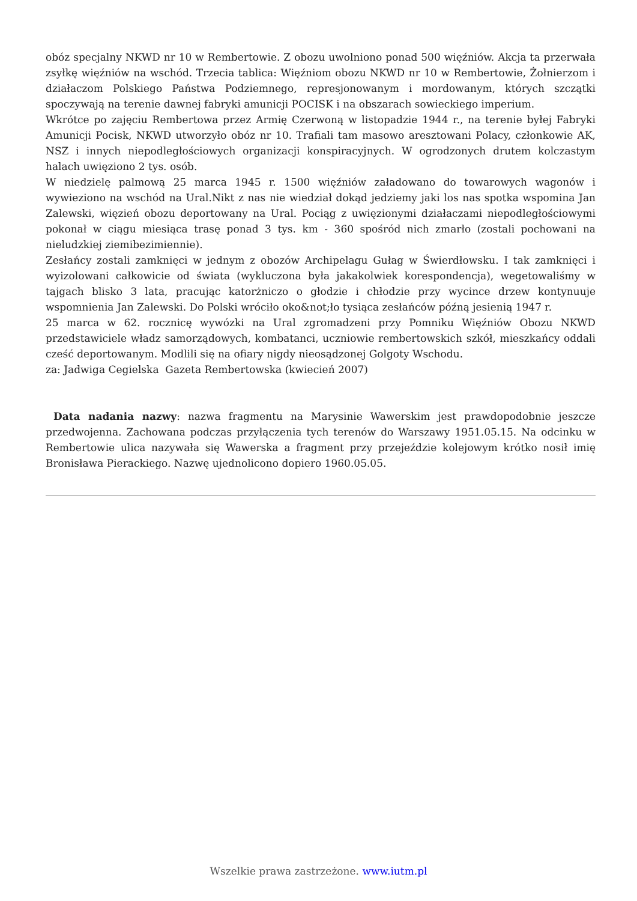obóz specjalny NKWD nr 10 w Rembertowie. Z obozu uwolniono ponad 500 więźniów. Akcja ta przerwała zsyłkę więźniów na wschód. Trzecia tablica: Więźniom obozu NKWD nr 10 w Rembertowie, Żołnierzom i działaczom Polskiego Państwa Podziemnego, represjonowanym i mordowanym, których szczątki spoczywają na terenie dawnej fabryki amunicji POCISK i na obszarach sowieckiego imperium.
Wkrótce po zajęciu Rembertowa przez Armię Czerwoną w listopadzie 1944 r., na terenie byłej Fabryki Amunicji Pocisk, NKWD utworzyło obóz nr 10. Trafiali tam masowo aresztowani Polacy, członkowie AK, NSZ i innych niepodległościowych organizacji konspiracyjnych. W ogrodzonych drutem kolczastym halach uwięziono 2 tys. osób.
W niedzielę palmową 25 marca 1945 r. 1500 więźniów załadowano do towarowych wagonów i wywieziono na wschód na Ural.Nikt z nas nie wiedział dokąd jedziemy jaki los nas spotka wspomina Jan Zalewski, więzień obozu deportowany na Ural. Pociąg z uwięzionymi działaczami niepodległościowymi pokonał w ciągu miesiąca trasę ponad 3 tys. km - 360 spośród nich zmarło (zostali pochowani na nieludzkiej ziemibezimiennie).
Zesłańcy zostali zamknięci w jednym z obozów Archipelagu Gułag w Świerdłowsku. I tak zamknięci i wyizolowani całkowicie od świata (wykluczona była jakakolwiek korespondencja), wegetowaliśmy w tajgach blisko 3 lata, pracując katorżniczo o głodzie i chłodzie przy wycince drzew kontynuuje wspomnienia Jan Zalewski. Do Polski wróciło oko&not;ło tysiąca zesłańców późną jesienią 1947 r.
25 marca w 62. rocznicę wywózki na Ural zgromadzeni przy Pomniku Więźniów Obozu NKWD przedstawiciele władz samorządowych, kombatanci, uczniowie rembertowskich szkół, mieszkańcy oddali cześć deportowanym. Modlili się na ofiary nigdy nieosądzonej Golgoty Wschodu.
za: Jadwiga Cegielska Gazeta Rembertowska (kwiecień 2007)
Data nadania nazwy: nazwa fragmentu na Marysinie Wawerskim jest prawdopodobnie jeszcze przedwojenna. Zachowana podczas przyłączenia tych terenów do Warszawy 1951.05.15. Na odcinku w Rembertowie ulica nazywała się Wawerska a fragment przy przejeździe kolejowym krótko nosił imię Bronisława Pierackiego. Nazwę ujednolicono dopiero 1960.05.05.
Wszelkie prawa zastrzeżone. www.iutm.pl